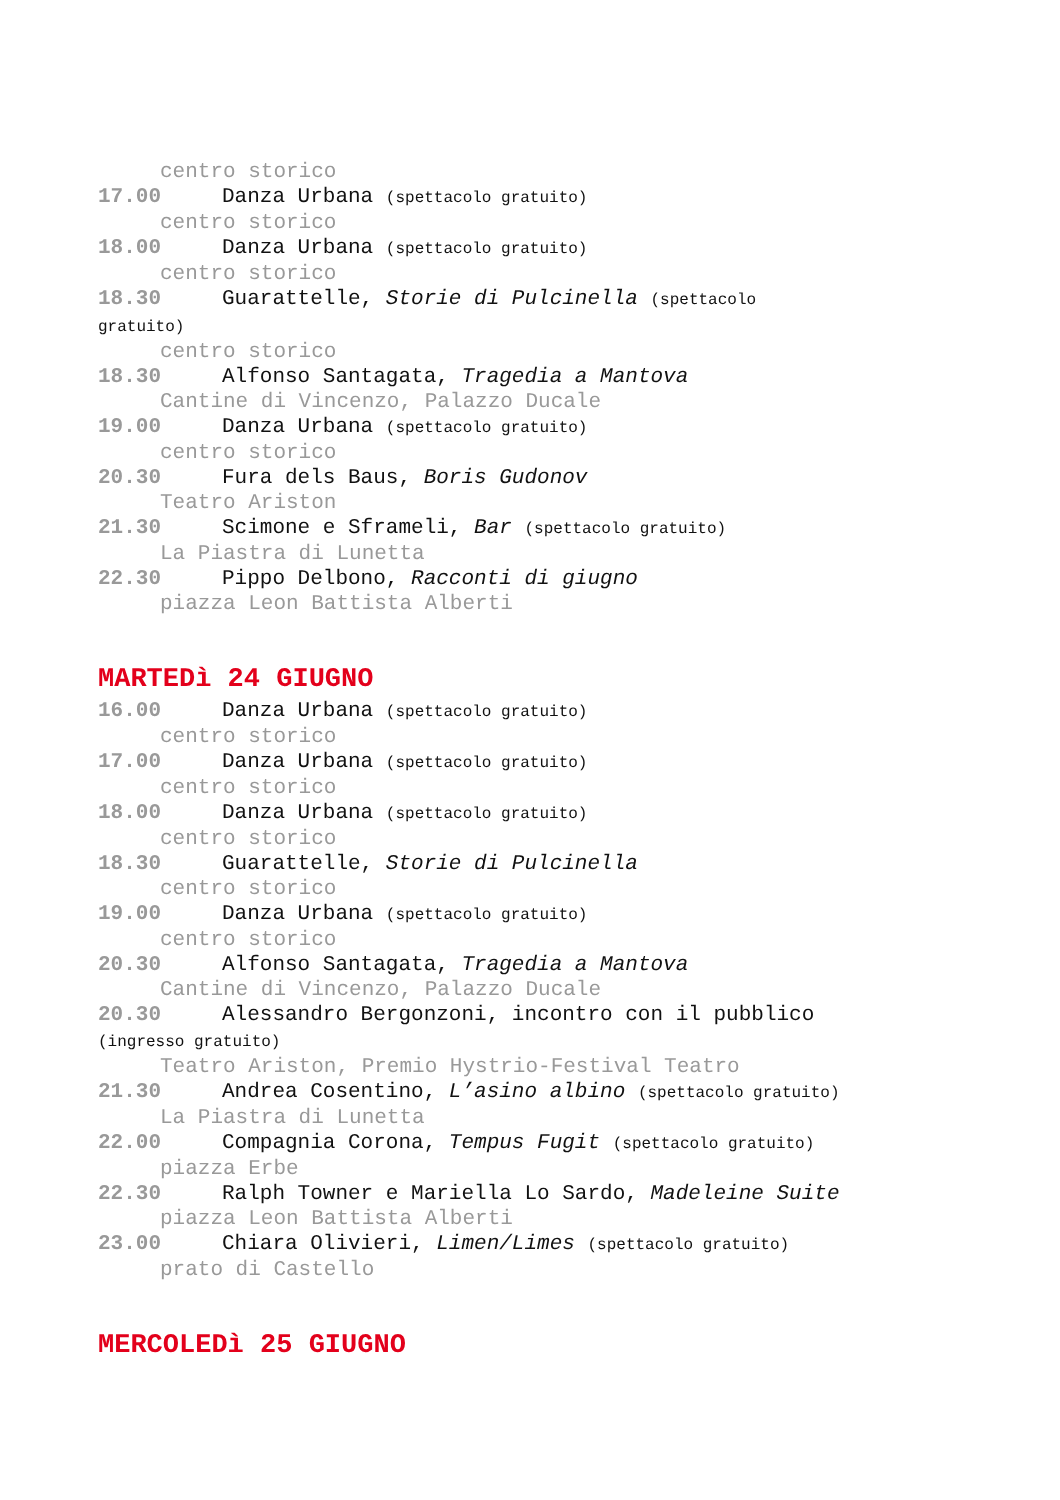centro storico
17.00 Danza Urbana (spettacolo gratuito)
centro storico
18.00 Danza Urbana (spettacolo gratuito)
centro storico
18.30 Guarattelle, Storie di Pulcinella (spettacolo
gratuito)
centro storico
18.30 Alfonso Santagata, Tragedia a Mantova
Cantine di Vincenzo, Palazzo Ducale
19.00 Danza Urbana (spettacolo gratuito)
centro storico
20.30 Fura dels Baus, Boris Gudonov
Teatro Ariston
21.30 Scimone e Sframeli, Bar (spettacolo gratuito)
La Piastra di Lunetta
22.30 Pippo Delbono, Racconti di giugno
piazza Leon Battista Alberti
MARTEDì 24 GIUGNO
16.00 Danza Urbana (spettacolo gratuito)
centro storico
17.00 Danza Urbana (spettacolo gratuito)
centro storico
18.00 Danza Urbana (spettacolo gratuito)
centro storico
18.30 Guarattelle, Storie di Pulcinella
centro storico
19.00 Danza Urbana (spettacolo gratuito)
centro storico
20.30 Alfonso Santagata, Tragedia a Mantova
Cantine di Vincenzo, Palazzo Ducale
20.30 Alessandro Bergonzoni, incontro con il pubblico
(ingresso gratuito)
Teatro Ariston, Premio Hystrio-Festival Teatro
21.30 Andrea Cosentino, L’asino albino (spettacolo gratuito)
La Piastra di Lunetta
22.00 Compagnia Corona, Tempus Fugit (spettacolo gratuito)
piazza Erbe
22.30 Ralph Towner e Mariella Lo Sardo, Madeleine Suite
piazza Leon Battista Alberti
23.00 Chiara Olivieri, Limen/Limes (spettacolo gratuito)
prato di Castello
MERCOLEDì 25 GIUGNO